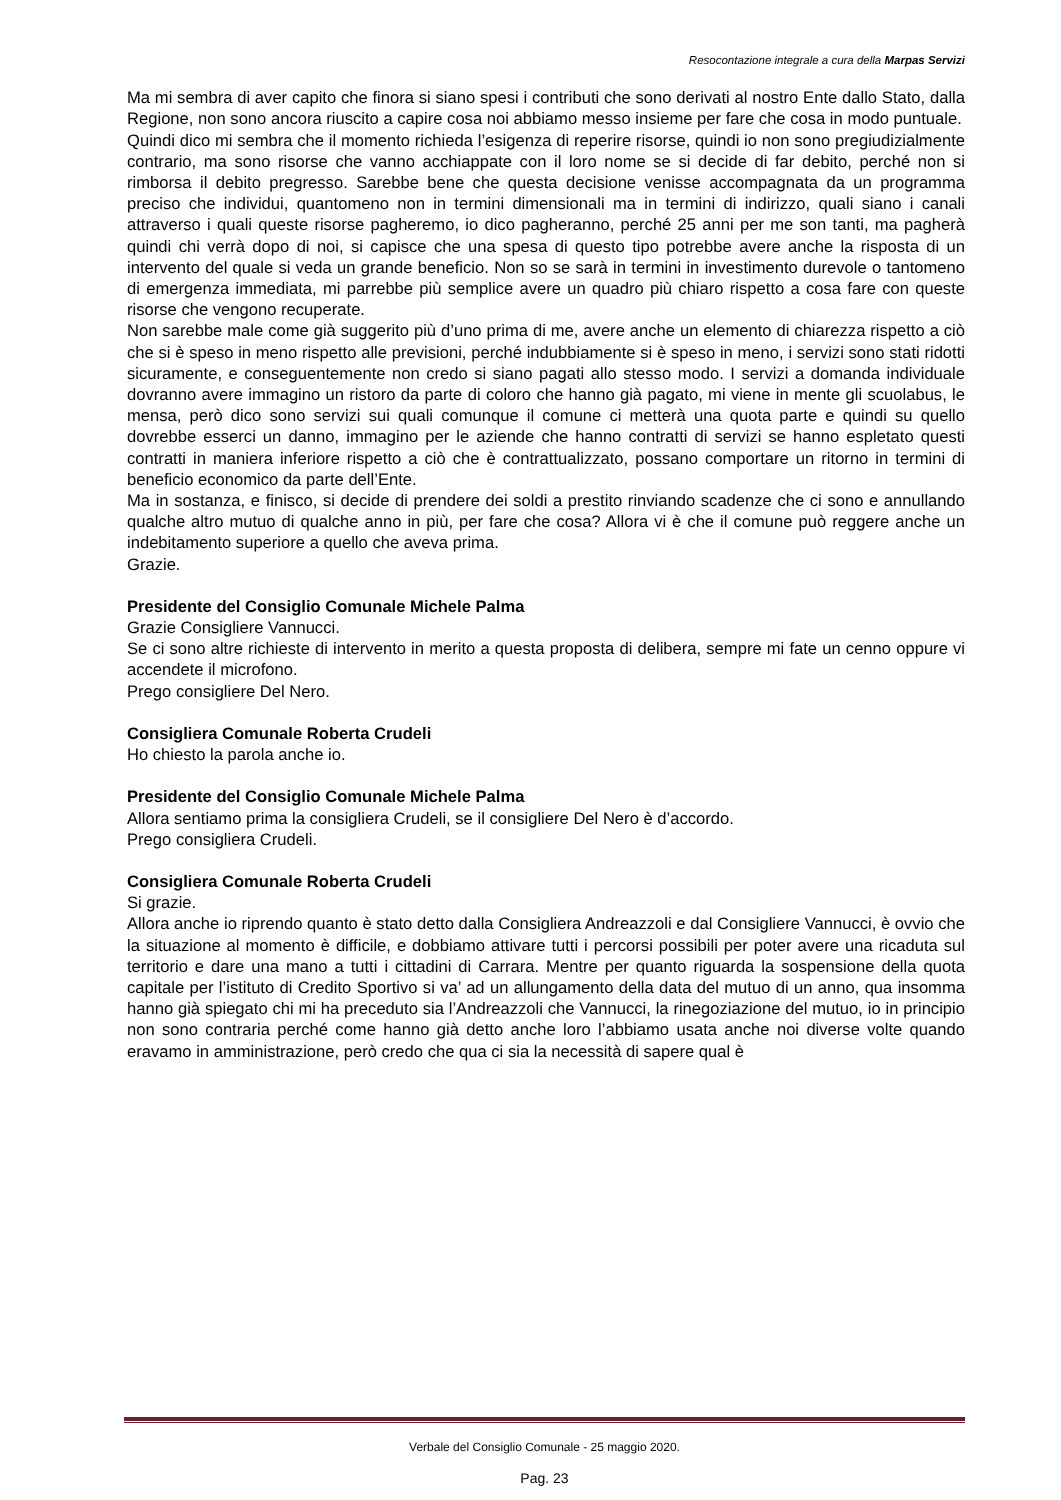Resocontazione integrale a cura della Marpas Servizi
Ma mi sembra di aver capito che finora si siano spesi i contributi che sono derivati al nostro Ente dallo Stato, dalla Regione, non sono ancora riuscito a capire cosa noi abbiamo messo insieme per fare che cosa in modo puntuale.
Quindi dico mi sembra che il momento richieda l’esigenza di reperire risorse, quindi io non sono pregiudizialmente contrario, ma sono risorse che vanno acchiappate con il loro nome se si decide di far debito, perché non si rimborsa il debito pregresso. Sarebbe bene che questa decisione venisse accompagnata da un programma preciso che individui, quantomeno non in termini dimensionali ma in termini di indirizzo, quali siano i canali attraverso i quali queste risorse pagheremo, io dico pagheranno, perché 25 anni per me son tanti, ma pagherà quindi chi verrà dopo di noi, si capisce che una spesa di questo tipo potrebbe avere anche la risposta di un intervento del quale si veda un grande beneficio. Non so se sarà in termini in investimento durevole o tantomeno di emergenza immediata, mi parrebbe più semplice avere un quadro più chiaro rispetto a cosa fare con queste risorse che vengono recuperate.
Non sarebbe male come già suggerito più d’uno prima di me, avere anche un elemento di chiarezza rispetto a ciò che si è speso in meno rispetto alle previsioni, perché indubbiamente si è speso in meno, i servizi sono stati ridotti sicuramente, e conseguentemente non credo si siano pagati allo stesso modo. I servizi a domanda individuale dovranno avere immagino un ristoro da parte di coloro che hanno già pagato, mi viene in mente gli scuolabus, le mensa, però dico sono servizi sui quali comunque il comune ci metterà una quota parte e quindi su quello dovrebbe esserci un danno, immagino per le aziende che hanno contratti di servizi se hanno espletato questi contratti in maniera inferiore rispetto a ciò che è contrattualizzato, possano comportare un ritorno in termini di beneficio economico da parte dell’Ente.
Ma in sostanza, e finisco, si decide di prendere dei soldi a prestito rinviando scadenze che ci sono e annullando qualche altro mutuo di qualche anno in più, per fare che cosa? Allora vi è che il comune può reggere anche un indebitamento superiore a quello che aveva prima.
Grazie.
Presidente del Consiglio Comunale Michele Palma
Grazie Consigliere Vannucci.
Se ci sono altre richieste di intervento in merito a questa proposta di delibera, sempre mi fate un cenno oppure vi accendete il microfono.
Prego consigliere Del Nero.
Consigliera Comunale Roberta Crudeli
Ho chiesto la parola anche io.
Presidente del Consiglio Comunale Michele Palma
Allora sentiamo prima la consigliera Crudeli, se il consigliere Del Nero è d’accordo.
Prego consigliera Crudeli.
Consigliera Comunale Roberta Crudeli
Si grazie.
Allora anche io riprendo quanto è stato detto dalla Consigliera Andreazzoli e dal Consigliere Vannucci, è ovvio che la situazione al momento è difficile, e dobbiamo attivare tutti i percorsi possibili per poter avere una ricaduta sul territorio e dare una mano a tutti i cittadini di Carrara. Mentre per quanto riguarda la sospensione della quota capitale per l’istituto di Credito Sportivo si va’ ad un allungamento della data del mutuo di un anno, qua insomma hanno già spiegato chi mi ha preceduto sia l’Andreazzoli che Vannucci, la rinegoziazione del mutuo, io in principio non sono contraria perché come hanno già detto anche loro l’abbiamo usata anche noi diverse volte quando eravamo in amministrazione, però credo che qua ci sia la necessità di sapere qual è
Verbale del Consiglio Comunale - 25 maggio 2020.
Pag. 23